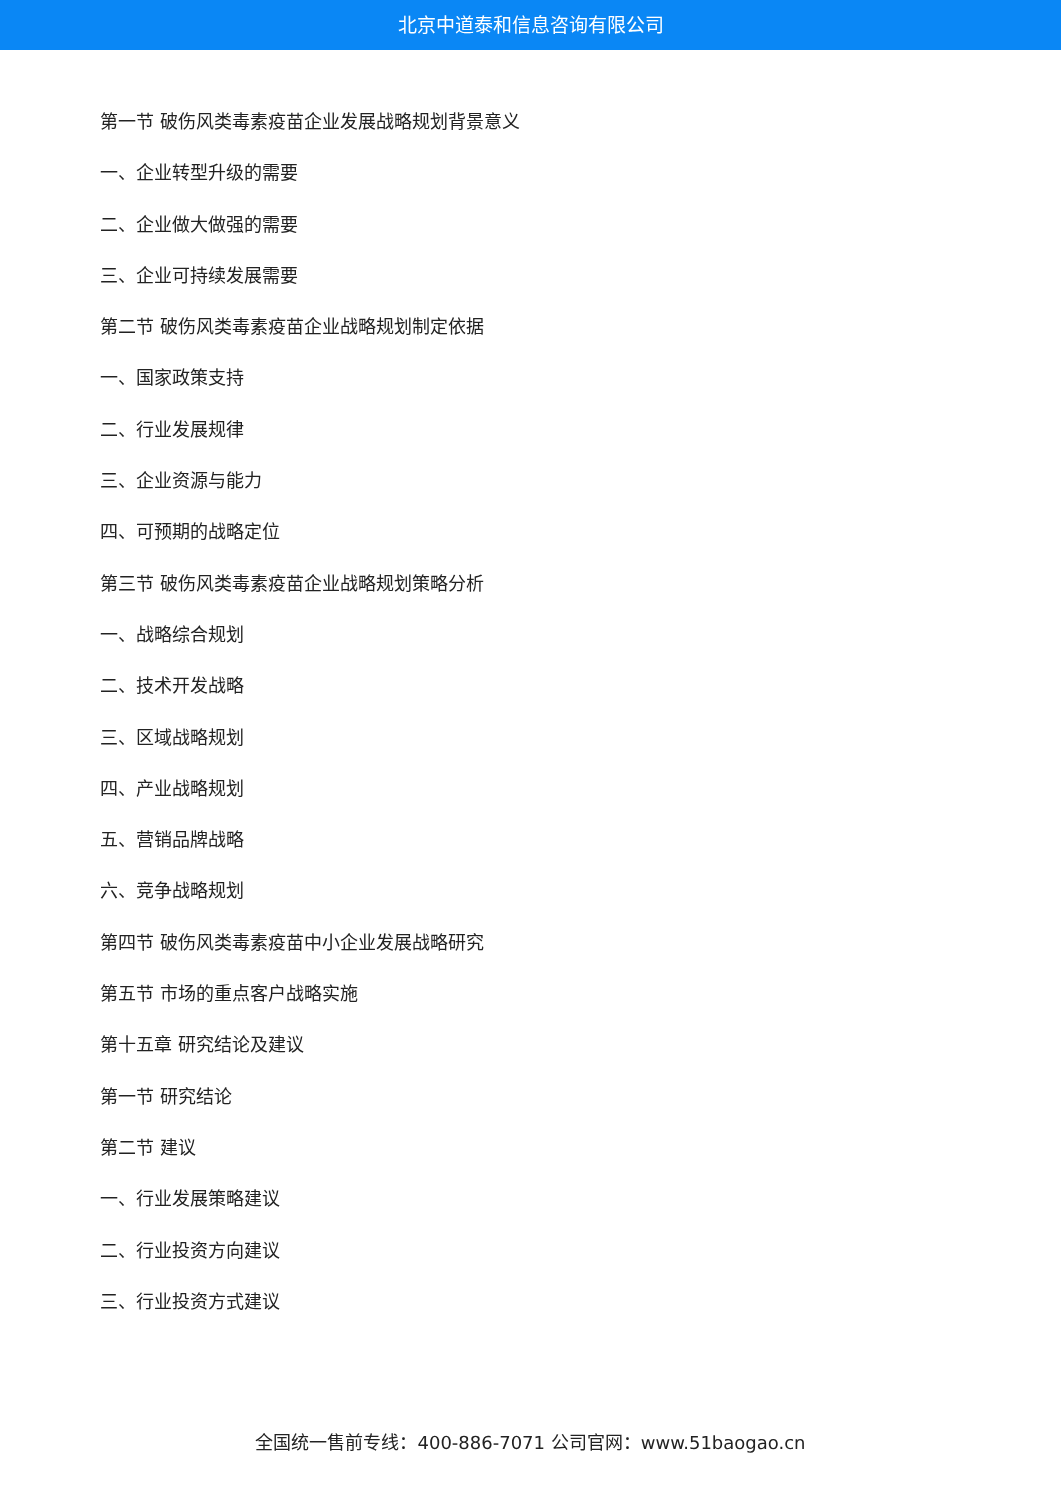北京中道泰和信息咨询有限公司
第一节 破伤风类毒素疫苗企业发展战略规划背景意义
一、企业转型升级的需要
二、企业做大做强的需要
三、企业可持续发展需要
第二节 破伤风类毒素疫苗企业战略规划制定依据
一、国家政策支持
二、行业发展规律
三、企业资源与能力
四、可预期的战略定位
第三节 破伤风类毒素疫苗企业战略规划策略分析
一、战略综合规划
二、技术开发战略
三、区域战略规划
四、产业战略规划
五、营销品牌战略
六、竞争战略规划
第四节 破伤风类毒素疫苗中小企业发展战略研究
第五节 市场的重点客户战略实施
第十五章 研究结论及建议
第一节 研究结论
第二节 建议
一、行业发展策略建议
二、行业投资方向建议
三、行业投资方式建议
全国统一售前专线：400-886-7071 公司官网：www.51baogao.cn